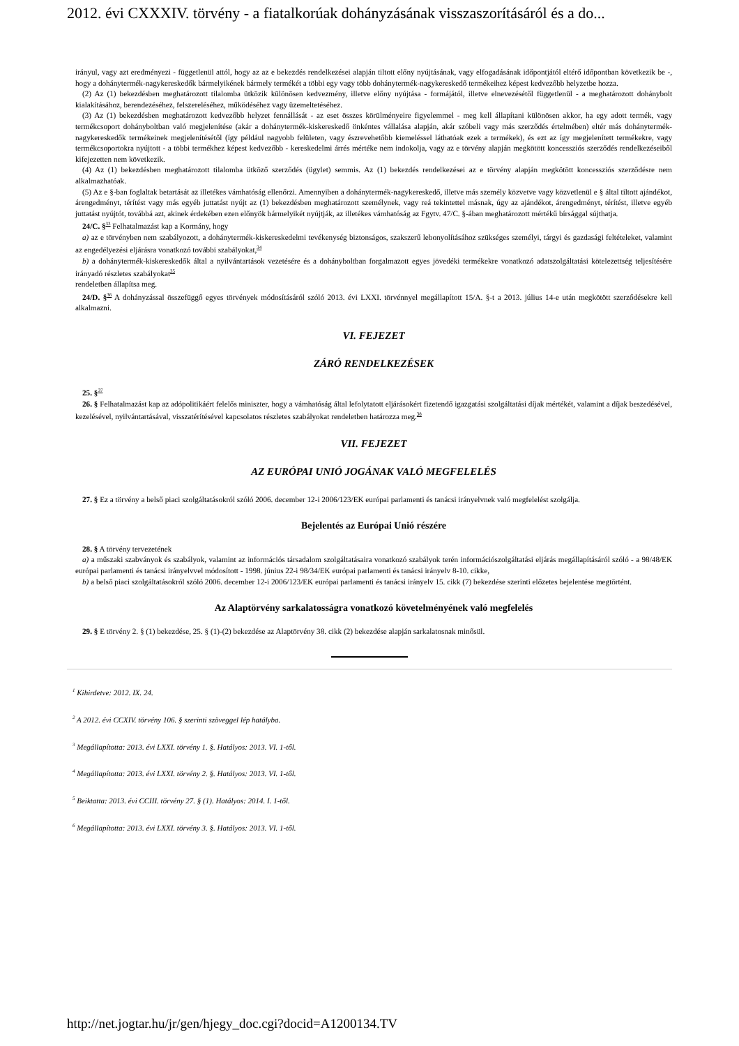2012. évi CXXXIV. törvény - a fiatalkorúak dohányzásának visszaszorításáról és a do...
irányul, vagy azt eredményezi - függetlenül attól, hogy az az e bekezdés rendelkezései alapján tiltott előny nyújtásának, vagy elfogadásának időpontjától eltérő időpontban következik be -, hogy a dohánytermék-nagykereskedők bármelyikének bármely termékét a többi egy vagy több dohánytermék-nagykereskedő termékeihez képest kedvezőbb helyzetbe hozza.
(2) Az (1) bekezdésben meghatározott tilalomba ütközik különösen kedvezmény, illetve előny nyújtása - formájától, illetve elnevezésétől függetlenül - a meghatározott dohánybolt kialakításához, berendezéséhez, felszereléséhez, működéséhez vagy üzemeltetéséhez.
(3) Az (1) bekezdésben meghatározott kedvezőbb helyzet fennállását - az eset összes körülményeire figyelemmel - meg kell állapítani különösen akkor, ha egy adott termék, vagy termékcsoport dohányboltban való megjelenítése (akár a dohánytermék-kiskereskedő önkéntes vállalása alapján, akár szóbeli vagy más szerződés értelmében) eltér más dohánytermék-nagykereskedők termékeinek megjelenítésétől (így például nagyobb felületen, vagy észrevehetőbb kiemeléssel láthatóak ezek a termékek), és ezt az így megjelenített termékekre, vagy termékcsoportokra nyújtott - a többi termékhez képest kedvezőbb - kereskedelmi árrés mértéke nem indokolja, vagy az e törvény alapján megkötött koncessziós szerződés rendelkezéseiből kifejezetten nem következik.
(4) Az (1) bekezdésben meghatározott tilalomba ütköző szerződés (ügylet) semmis. Az (1) bekezdés rendelkezései az e törvény alapján megkötött koncessziós szerződésre nem alkalmazhatóak.
(5) Az e §-ban foglaltak betartását az illetékes vámhatóság ellenőrzi. Amennyiben a dohánytermék-nagykereskedő, illetve más személy közvetve vagy közvetlenül e § által tiltott ajándékot, árengedményt, térítést vagy más egyéb juttatást nyújt az (1) bekezdésben meghatározott személynek, vagy reá tekintettel másnak, úgy az ajándékot, árengedményt, térítést, illetve egyéb juttatást nyújtót, továbbá azt, akinek érdekében ezen előnyök bármelyikét nyújtják, az illetékes vámhatóság az Fgytv. 47/C. §-ában meghatározott mértékű bírsággal sújthatja.
24/C. §<sup>33</sup> Felhatalmazást kap a Kormány, hogy
a) az e törvényben nem szabályozott, a dohánytermék-kiskereskedelmi tevékenység biztonságos, szakszerű lebonyolításához szükséges személyi, tárgyi és gazdasági feltételeket, valamint az engedélyezési eljárásra vonatkozó további szabályokat,<sup>34</sup>
b) a dohánytermék-kiskereskedők által a nyilvántartások vezetésére és a dohányboltban forgalmazott egyes jövedéki termékekre vonatkozó adatszolgáltatási kötelezettség teljesítésére irányadó részletes szabályokat<sup>35</sup>
rendeletben állapítsa meg.
24/D. §<sup>36</sup> A dohányzással összefüggő egyes törvények módosításáról szóló 2013. évi LXXI. törvénnyel megállapított 15/A. §-t a 2013. július 14-e után megkötött szerződésekre kell alkalmazni.
VI. FEJEZET
ZÁRÓ RENDELKEZÉSEK
25. §<sup>37</sup>
26. § Felhatalmazást kap az adópolitikáért felelős miniszter, hogy a vámhatóság által lefolytatott eljárásokért fizetendő igazgatási szolgáltatási díjak mértékét, valamint a díjak beszedésével, kezelésével, nyilvántartásával, visszatérítésével kapcsolatos részletes szabályokat rendeletben határozza meg.<sup>38</sup>
VII. FEJEZET
AZ EURÓPAI UNIÓ JOGÁNAK VALÓ MEGFELELÉS
27. § Ez a törvény a belső piaci szolgáltatásokról szóló 2006. december 12-i 2006/123/EK európai parlamenti és tanácsi irányelvnek való megfelelést szolgálja.
Bejelentés az Európai Unió részére
28. § A törvény tervezetének
a) a műszaki szabványok és szabályok, valamint az információs társadalom szolgáltatásaira vonatkozó szabályok terén információszolgáltatási eljárás megállapításáról szóló - a 98/48/EK európai parlamenti és tanácsi irányelvvel módosított - 1998. június 22-i 98/34/EK európai parlamenti és tanácsi irányelv 8-10. cikke,
b) a belső piaci szolgáltatásokról szóló 2006. december 12-i 2006/123/EK európai parlamenti és tanácsi irányelv 15. cikk (7) bekezdése szerinti előzetes bejelentése megtörtént.
Az Alaptörvény sarkalatosságra vonatkozó követelményének való megfelelés
29. § E törvény 2. § (1) bekezdése, 25. § (1)-(2) bekezdése az Alaptörvény 38. cikk (2) bekezdése alapján sarkalatosnak minősül.
<sup>1</sup> Kihirdetve: 2012. IX. 24.
<sup>2</sup> A 2012. évi CCXIV. törvény 106. § szerinti szöveggel lép hatályba.
<sup>3</sup> Megállapította: 2013. évi LXXI. törvény 1. §. Hatályos: 2013. VI. 1-től.
<sup>4</sup> Megállapította: 2013. évi LXXI. törvény 2. §. Hatályos: 2013. VI. 1-től.
<sup>5</sup> Beiktatta: 2013. évi CCIII. törvény 27. § (1). Hatályos: 2014. I. 1-től.
<sup>6</sup> Megállapította: 2013. évi LXXI. törvény 3. §. Hatályos: 2013. VI. 1-től.
http://net.jogtar.hu/jr/gen/hjegy_doc.cgi?docid=A1200134.TV